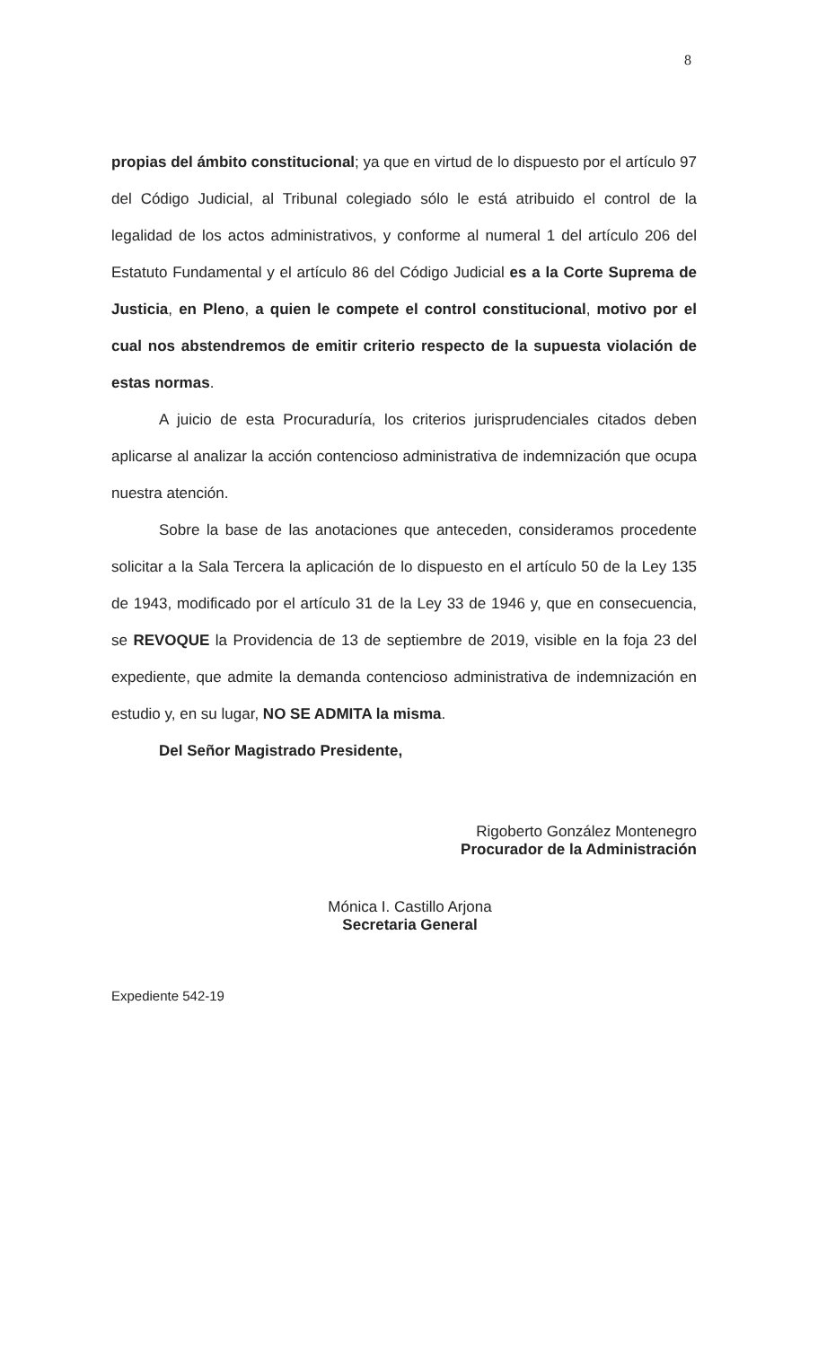8
propias del ámbito constitucional; ya que en virtud de lo dispuesto por el artículo 97 del Código Judicial, al Tribunal colegiado sólo le está atribuido el control de la legalidad de los actos administrativos, y conforme al numeral 1 del artículo 206 del Estatuto Fundamental y el artículo 86 del Código Judicial es a la Corte Suprema de Justicia, en Pleno, a quien le compete el control constitucional, motivo por el cual nos abstendremos de emitir criterio respecto de la supuesta violación de estas normas.
A juicio de esta Procuraduría, los criterios jurisprudenciales citados deben aplicarse al analizar la acción contencioso administrativa de indemnización que ocupa nuestra atención.
Sobre la base de las anotaciones que anteceden, consideramos procedente solicitar a la Sala Tercera la aplicación de lo dispuesto en el artículo 50 de la Ley 135 de 1943, modificado por el artículo 31 de la Ley 33 de 1946 y, que en consecuencia, se REVOQUE la Providencia de 13 de septiembre de 2019, visible en la foja 23 del expediente, que admite la demanda contencioso administrativa de indemnización en estudio y, en su lugar, NO SE ADMITA la misma.
Del Señor Magistrado Presidente,
Rigoberto González Montenegro
Procurador de la Administración
Mónica I. Castillo Arjona
Secretaria General
Expediente 542-19